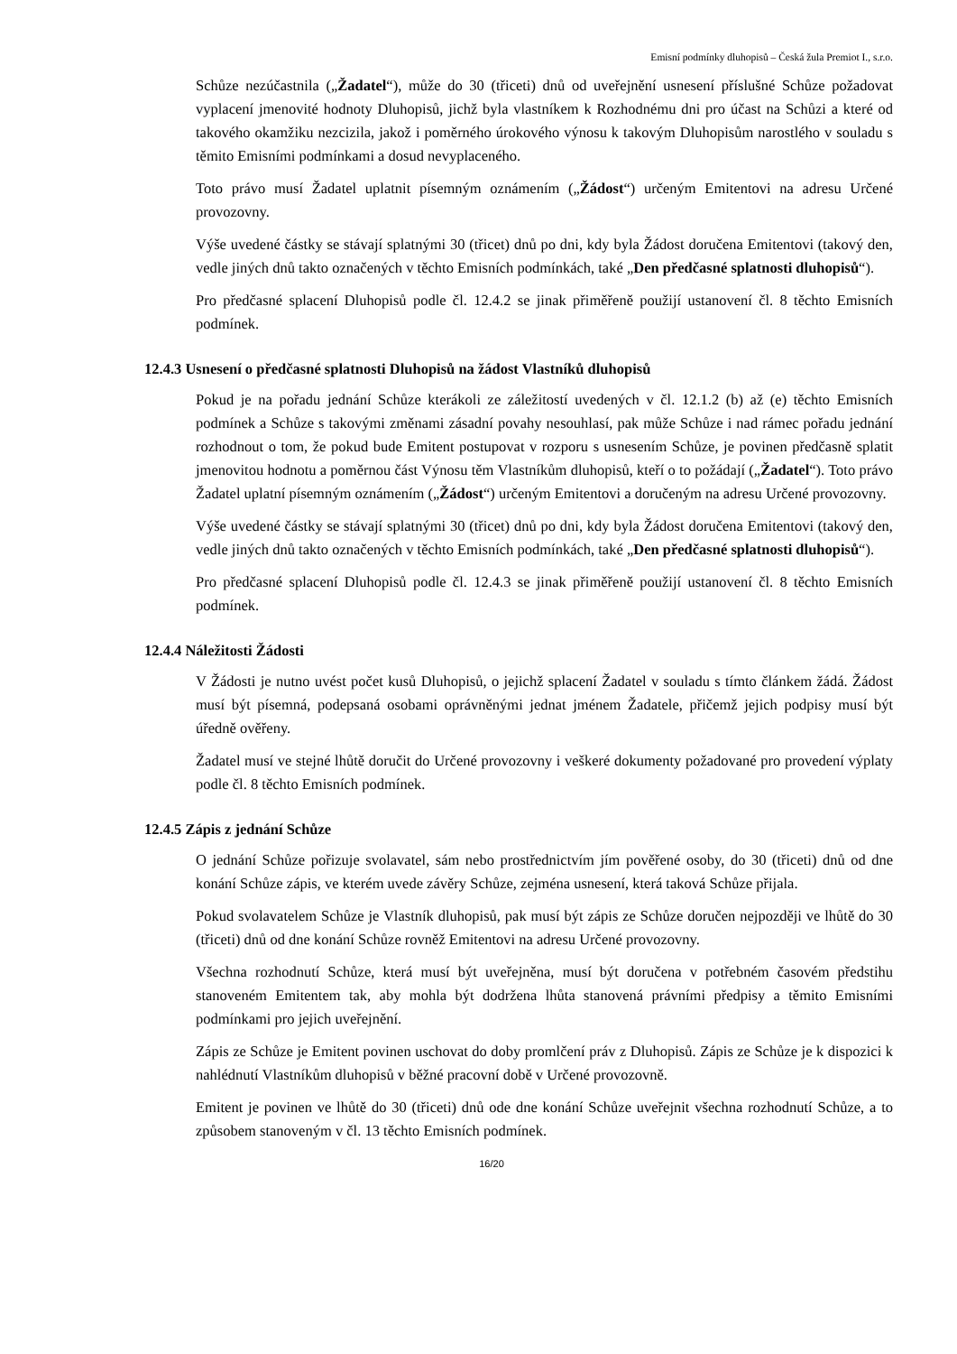Emisní podmínky dluhopisů – Česká žula Premiot I., s.r.o.
Schůze nezúčastnila („Žadatel“), může do 30 (třiceti) dnů od uveřejnění usnesení příslušné Schůze požadovat vyplacení jmenovité hodnoty Dluhopisů, jichž byla vlastníkem k Rozhodnému dni pro účast na Schůzi a které od takového okamžiku nezcizila, jakož i poměrného úrokového výnosu k takovým Dluhopisům narostlého v souladu s těmito Emisními podmínkami a dosud nevyplaceného.
Toto právo musí Žadatel uplatnit písemným oznámením („Žádost“) určeným Emitentovi na adresu Určené provozovny.
Výše uvedené částky se stávají splatnými 30 (třicet) dnů po dni, kdy byla Žádost doručena Emitentovi (takový den, vedle jiných dnů takto označených v těchto Emisních podmínkách, také „Den předčasné splatnosti dluhopisů“).
Pro předčasné splacení Dluhopisů podle čl. 12.4.2 se jinak přiměřeně použijí ustanovení čl. 8 těchto Emisních podmínek.
12.4.3 Usnesení o předčasné splatnosti Dluhopisů na žádost Vlastníků dluhopisů
Pokud je na pořadu jednání Schůze kterákoli ze záležitostí uvedených v čl. 12.1.2 (b) až (e) těchto Emisních podmínek a Schůze s takovými změnami zásadní povahy nesouhlasí, pak může Schůze i nad rámec pořadu jednání rozhodnout o tom, že pokud bude Emitent postupovat v rozporu s usnesením Schůze, je povinen předčasně splatit jmenovitou hodnotu a poměrnou část Výnosu těm Vlastníkům dluhopisů, kteří o to požádají („Žadatel“). Toto právo Žadatel uplatní písemným oznámením („Žádost“) určeným Emitentovi a doručeným na adresu Určené provozovny.
Výše uvedené částky se stávají splatnými 30 (třicet) dnů po dni, kdy byla Žádost doručena Emitentovi (takový den, vedle jiných dnů takto označených v těchto Emisních podmínkách, také „Den předčasné splatnosti dluhopisů“).
Pro předčasné splacení Dluhopisů podle čl. 12.4.3 se jinak přiměřeně použijí ustanovení čl. 8 těchto Emisních podmínek.
12.4.4 Náležitosti Žádosti
V Žádosti je nutno uvést počet kusů Dluhopisů, o jejichž splacení Žadatel v souladu s tímto článkem žádá. Žádost musí být písemná, podepsaná osobami oprávněnými jednat jménem Žadatele, přičemž jejich podpisy musí být úředně ověřeny.
Žadatel musí ve stejné lhůtě doručit do Určené provozovny i veškeré dokumenty požadované pro provedení výplaty podle čl. 8 těchto Emisních podmínek.
12.4.5 Zápis z jednání Schůze
O jednání Schůze pořizuje svolavatel, sám nebo prostřednictvím jím pověřené osoby, do 30 (třiceti) dnů od dne konání Schůze zápis, ve kterém uvede závěry Schůze, zejména usnesení, která taková Schůze přijala.
Pokud svolavatelem Schůze je Vlastník dluhopisů, pak musí být zápis ze Schůze doručen nejpozději ve lhůtě do 30 (třiceti) dnů od dne konání Schůze rovněž Emitentovi na adresu Určené provozovny.
Všechna rozhodnutí Schůze, která musí být uveřejněna, musí být doručena v potřebném časovém předstihu stanoveném Emitentem tak, aby mohla být dodržena lhůta stanovená právními předpisy a těmito Emisními podmínkami pro jejich uveřejnění.
Zápis ze Schůze je Emitent povinen uschovat do doby promlčení práv z Dluhopisů. Zápis ze Schůze je k dispozici k nahlédnutí Vlastníkům dluhopisů v běžné pracovní době v Určené provozovně.
Emitent je povinen ve lhůtě do 30 (třiceti) dnů ode dne konání Schůze uveřejnit všechna rozhodnutí Schůze, a to způsobem stanoveným v čl. 13 těchto Emisních podmínek.
16/20